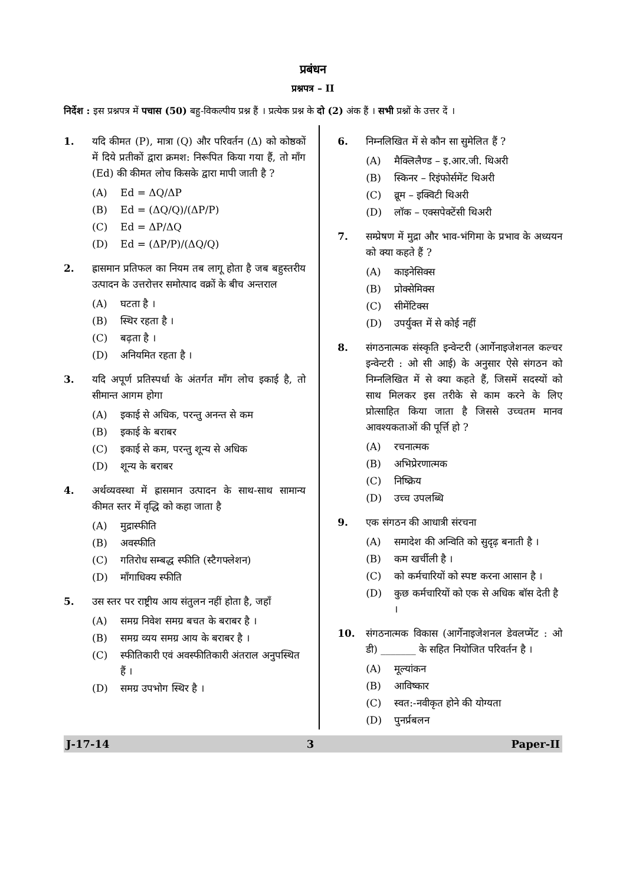प्रबंधन
प्रश्नपत्र – II
निर्देश : इस प्रश्नपत्र में पचास (50) बहु-विकल्पीय प्रश्न हैं । प्रत्येक प्रश्न के दो (2) अंक हैं । सभी प्रश्नों के उत्तर दें ।
1. यदि कीमत (P), मात्रा (Q) और परिवर्तन (Δ) को कोष्ठकों में दिये प्रतीकों द्वारा क्रमश: निरूपित किया गया हैं, तो माँग (Ed) की कीमत लोच किसके द्वारा मापी जाती है ?
(A) Ed = ΔQ/ΔP
(B) Ed = (ΔQ/Q)/(ΔP/P)
(C) Ed = ΔP/ΔQ
(D) Ed = (ΔP/P)/(ΔQ/Q)
2. ह्रासमान प्रतिफल का नियम तब लागू होता है जब बहुस्तरीय उत्पादन के उत्तरोत्तर समोत्पाद वक्रों के बीच अन्तराल
(A) घटता है ।
(B) स्थिर रहता है ।
(C) बढ़ता है ।
(D) अनियमित रहता है ।
3. यदि अपूर्ण प्रतिस्पर्धा के अंतर्गत माँग लोच इकाई है, तो सीमान्त आगम होगा
(A) इकाई से अधिक, परन्तु अनन्त से कम
(B) इकाई के बराबर
(C) इकाई से कम, परन्तु शून्य से अधिक
(D) शून्य के बराबर
4. अर्थव्यवस्था में ह्रासमान उत्पादन के साथ-साथ सामान्य कीमत स्तर में वृद्धि को कहा जाता है
(A) मुद्रास्फीति
(B) अवस्फीति
(C) गतिरोध सम्बद्ध स्फीति (स्टैगफ्लेशन)
(D) माँगाधिक्य स्फीति
5. उस स्तर पर राष्ट्रीय आय संतुलन नहीं होता है, जहाँ
(A) समग्र निवेश समग्र बचत के बराबर है ।
(B) समग्र व्यय समग्र आय के बराबर है ।
(C) स्फीतिकारी एवं अवस्फीतिकारी अंतराल अनुपस्थित हैं ।
(D) समग्र उपभोग स्थिर है ।
6. निम्नलिखित में से कौन सा सुमेलित हैं ?
(A) मैक्लिलैण्ड – इ.आर.जी. थिअरी
(B) स्किनर – रिइंफोर्समेंट थिअरी
(C) व्रूम – इक्विटी थिअरी
(D) लॉक – एक्सपेक्टेंसी थिअरी
7. सम्प्रेषण में मुद्रा और भाव-भंगिमा के प्रभाव के अध्ययन को क्या कहते हैं ?
(A) काइनेसिक्स
(B) प्रोक्सेमिक्स
(C) सीमेंटिक्स
(D) उपर्युक्त में से कोई नहीं
8. संगठनात्मक संस्कृति इन्वेन्टरी (आर्गेनाइजेशनल कल्चर इन्वेन्टरी : ओ सी आई) के अनुसार ऐसे संगठन को निम्नलिखित में से क्या कहते हैं, जिसमें सदस्यों को साथ मिलकर इस तरीके से काम करने के लिए प्रोत्साहित किया जाता है जिससे उच्चतम मानव आवश्यकताओं की पूर्त्ति हो ?
(A) रचनात्मक
(B) अभिप्रेरणात्मक
(C) निष्क्रिय
(D) उच्च उपलब्धि
9. एक संगठन की आधात्री संरचना
(A) समादेश की अन्विति को सुदृढ़ बनाती है ।
(B) कम खर्चीली है ।
(C) को कर्मचारियों को स्पष्ट करना आसान है ।
(D) कुछ कर्मचारियों को एक से अधिक बॉस देती है ।
10. संगठनात्मक विकास (आर्गेनाइजेशनल डेवलप्मेंट : ओ डी) _______ के सहित नियोजित परिवर्तन है ।
(A) मूल्यांकन
(B) आविष्कार
(C) स्वत:-नवीकृत होने की योग्यता
(D) पुनर्प्रबलन
J-17-14 3 Paper-II